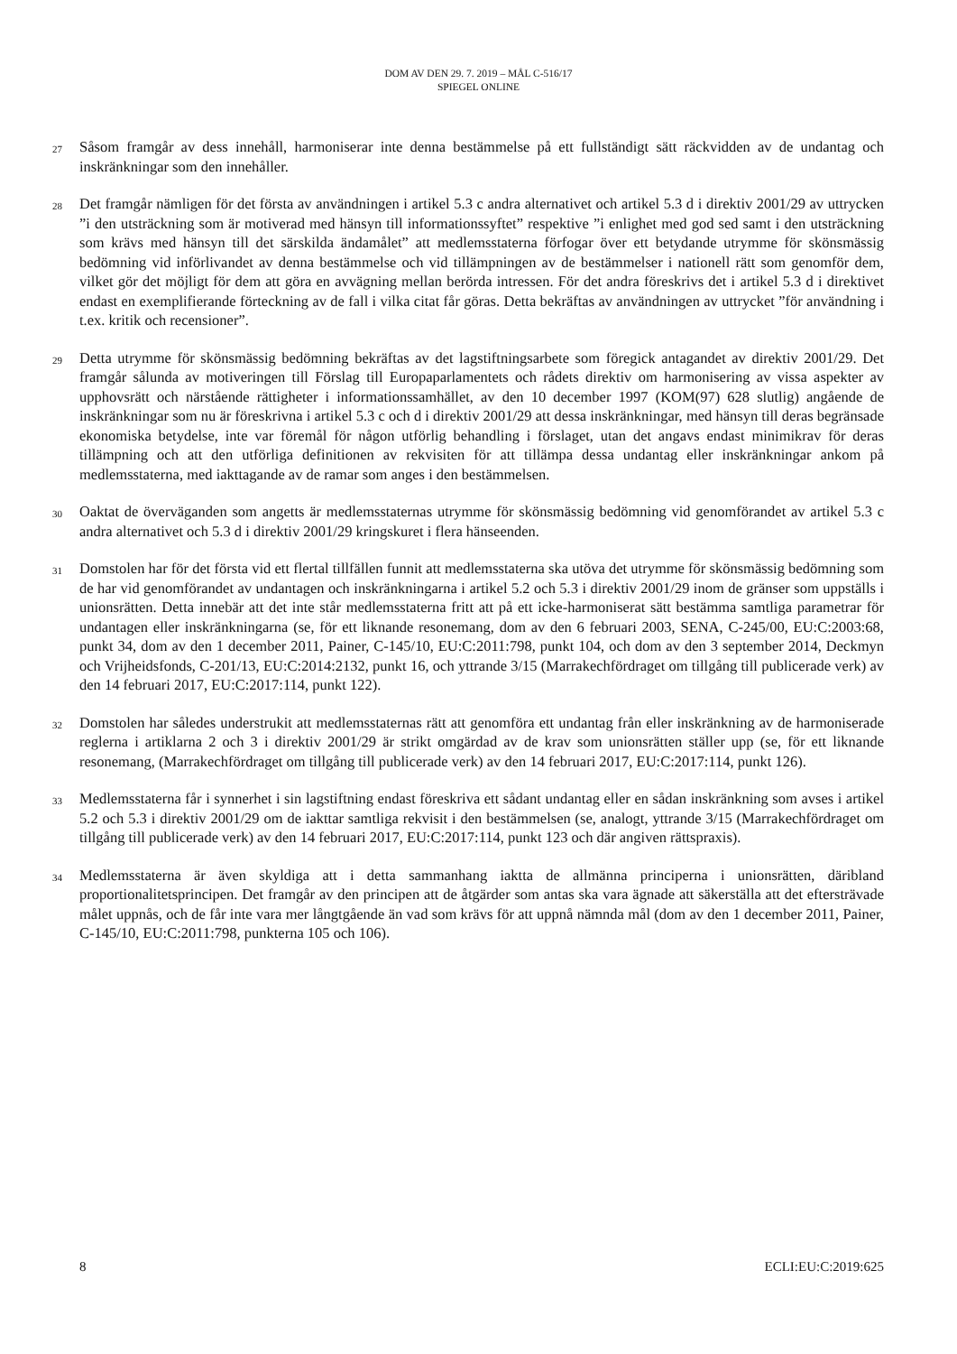DOM AV DEN 29. 7. 2019 – MÅL C-516/17
SPIEGEL ONLINE
27
Såsom framgår av dess innehåll, harmoniserar inte denna bestämmelse på ett fullständigt sätt räckvidden av de undantag och inskränkningar som den innehåller.
28
Det framgår nämligen för det första av användningen i artikel 5.3 c andra alternativet och artikel 5.3 d i direktiv 2001/29 av uttrycken ”i den utsträckning som är motiverad med hänsyn till informationssyftet” respektive ”i enlighet med god sed samt i den utsträckning som krävs med hänsyn till det särskilda ändamålet” att medlemsstaterna förfogar över ett betydande utrymme för skönsmässig bedömning vid införlivandet av denna bestämmelse och vid tillämpningen av de bestämmelser i nationell rätt som genomför dem, vilket gör det möjligt för dem att göra en avvägning mellan berörda intressen. För det andra föreskrivs det i artikel 5.3 d i direktivet endast en exemplifierande förteckning av de fall i vilka citat får göras. Detta bekräftas av användningen av uttrycket ”för användning i t.ex. kritik och recensioner”.
29
Detta utrymme för skönsmässig bedömning bekräftas av det lagstiftningsarbete som föregick antagandet av direktiv 2001/29. Det framgår sålunda av motiveringen till Förslag till Europaparlamentets och rådets direktiv om harmonisering av vissa aspekter av upphovsrätt och närstående rättigheter i informationssamhället, av den 10 december 1997 (KOM(97) 628 slutlig) angående de inskränkningar som nu är föreskrivna i artikel 5.3 c och d i direktiv 2001/29 att dessa inskränkningar, med hänsyn till deras begränsade ekonomiska betydelse, inte var föremål för någon utförlig behandling i förslaget, utan det angavs endast minimikrav för deras tillämpning och att den utförliga definitionen av rekvisiten för att tillämpa dessa undantag eller inskränkningar ankom på medlemsstaterna, med iakttagande av de ramar som anges i den bestämmelsen.
30
Oaktat de överväganden som angetts är medlemsstaternas utrymme för skönsmässig bedömning vid genomförandet av artikel 5.3 c andra alternativet och 5.3 d i direktiv 2001/29 kringskuret i flera hänseenden.
31
Domstolen har för det första vid ett flertal tillfällen funnit att medlemsstaterna ska utöva det utrymme för skönsmässig bedömning som de har vid genomförandet av undantagen och inskränkningarna i artikel 5.2 och 5.3 i direktiv 2001/29 inom de gränser som uppställs i unionsrätten. Detta innebär att det inte står medlemsstaterna fritt att på ett icke-harmoniserat sätt bestämma samtliga parametrar för undantagen eller inskränkningarna (se, för ett liknande resonemang, dom av den 6 februari 2003, SENA, C‑245/00, EU:C:2003:68, punkt 34, dom av den 1 december 2011, Painer, C‑145/10, EU:C:2011:798, punkt 104, och dom av den 3 september 2014, Deckmyn och Vrijheidsfonds, C‑201/13, EU:C:2014:2132, punkt 16, och yttrande 3/15 (Marrakechfördraget om tillgång till publicerade verk) av den 14 februari 2017, EU:C:2017:114, punkt 122).
32
Domstolen har således understrukit att medlemsstaternas rätt att genomföra ett undantag från eller inskränkning av de harmoniserade reglerna i artiklarna 2 och 3 i direktiv 2001/29 är strikt omgärdad av de krav som unionsrätten ställer upp (se, för ett liknande resonemang, (Marrakechfördraget om tillgång till publicerade verk) av den 14 februari 2017, EU:C:2017:114, punkt 126).
33
Medlemsstaterna får i synnerhet i sin lagstiftning endast föreskriva ett sådant undantag eller en sådan inskränkning som avses i artikel 5.2 och 5.3 i direktiv 2001/29 om de iakttar samtliga rekvisit i den bestämmelsen (se, analogt, yttrande 3/15 (Marrakechfördraget om tillgång till publicerade verk) av den 14 februari 2017, EU:C:2017:114, punkt 123 och där angiven rättspraxis).
34
Medlemsstaterna är även skyldiga att i detta sammanhang iaktta de allmänna principerna i unionsrätten, däribland proportionalitetsprincipen. Det framgår av den principen att de åtgärder som antas ska vara ägnade att säkerställa att det eftersträvade målet uppnås, och de får inte vara mer långtgående än vad som krävs för att uppnå nämnda mål (dom av den 1 december 2011, Painer, C‑145/10, EU:C:2011:798, punkterna 105 och 106).
8 ECLI:EU:C:2019:625